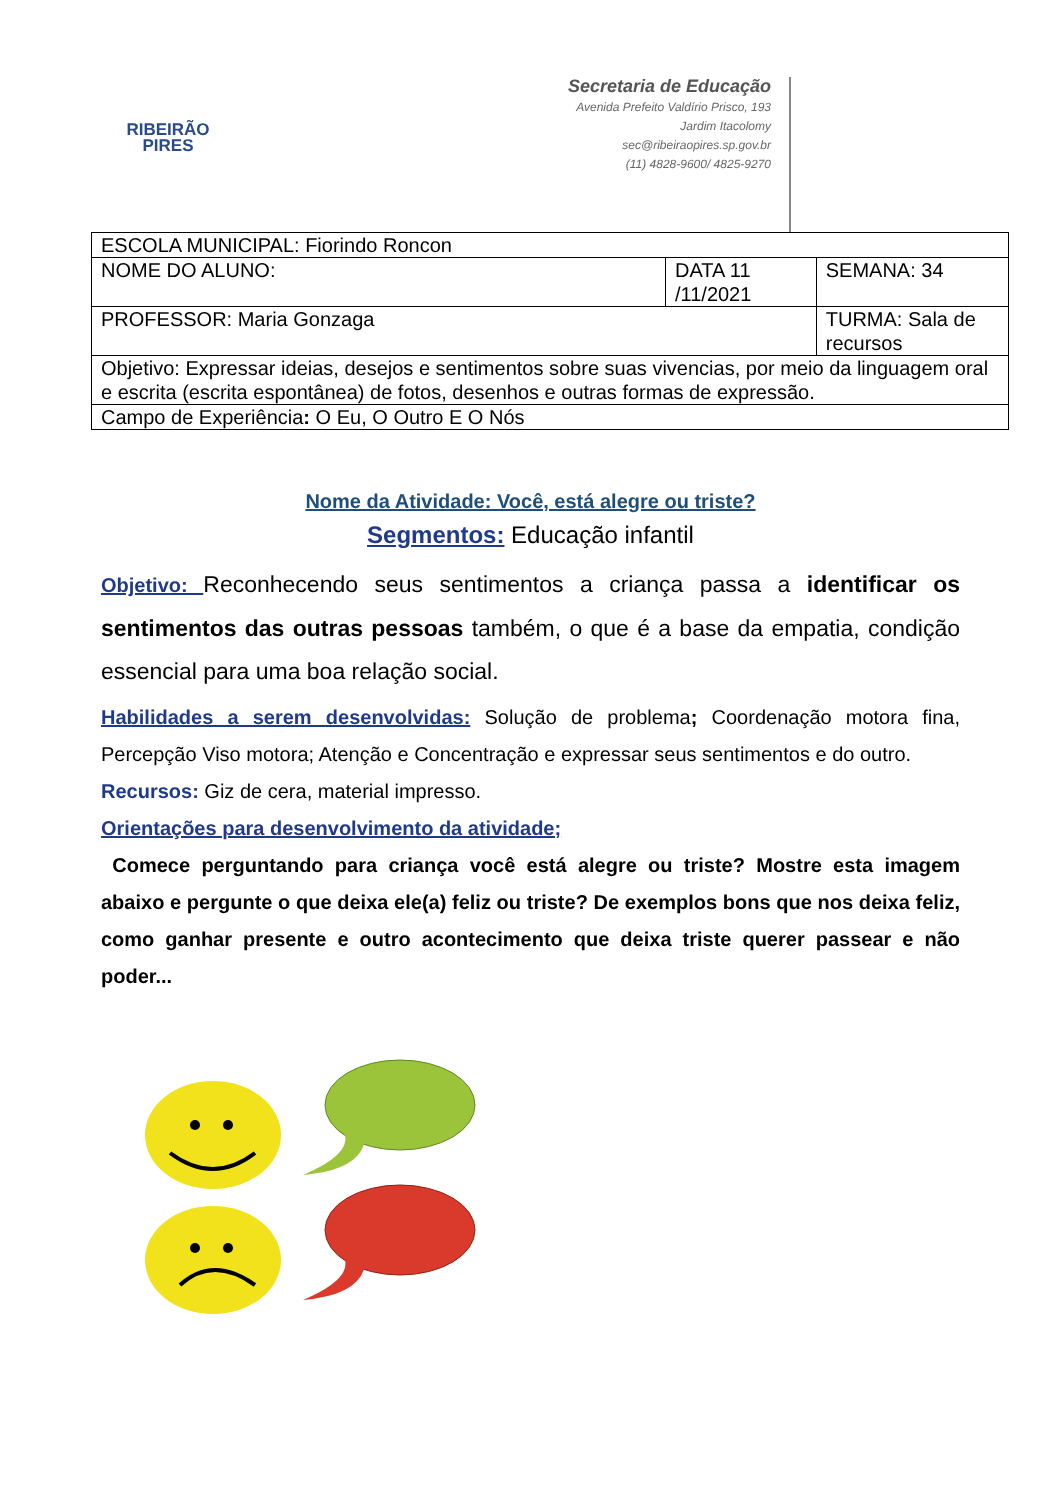RIBEIRÃO
PIRES
Secretaria de Educação
Avenida Prefeito Valdírio Prisco, 193
Jardim Itacolomy
sec@ribeiraopires.sp.gov.br
(11) 4828-9600/ 4825-9270
| ESCOLA MUNICIPAL: Fiorindo Roncon | | |
| NOME DO ALUNO: | DATA 11 /11/2021 | SEMANA: 34 |
| PROFESSOR: Maria Gonzaga | | TURMA: Sala de recursos |
| Objetivo: Expressar ideias, desejos e sentimentos sobre suas vivencias, por meio da linguagem oral e escrita (escrita espontânea) de fotos, desenhos e outras formas de expressão. | | |
| Campo de Experiência : O Eu, O Outro E O Nós | | |
Nome da Atividade: Você, está alegre ou triste?
Segmentos: Educação infantil
Objetivo: Reconhecendo seus sentimentos a criança passa a identificar os sentimentos das outras pessoas também, o que é a base da empatia, condição essencial para uma boa relação social.
Habilidades a serem desenvolvidas: Solução de problema; Coordenação motora fina, Percepção Viso motora; Atenção e Concentração e expressar seus sentimentos e do outro.
Recursos: Giz de cera, material impresso.
Orientações para desenvolvimento da atividade;
Comece perguntando para criança você está alegre ou triste? Mostre esta imagem abaixo e pergunte o que deixa ele(a) feliz ou triste? De exemplos bons que nos deixa feliz, como ganhar presente e outro acontecimento que deixa triste querer passear e não poder...